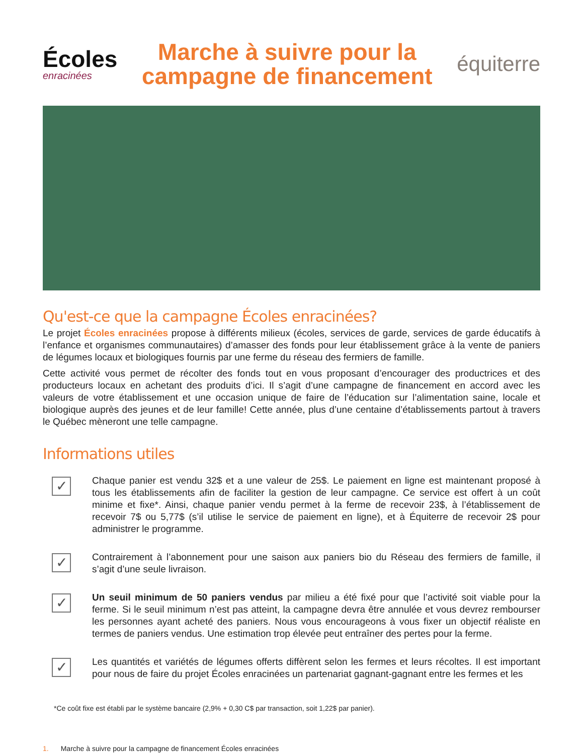Écoles
enracinées
Marche à suivre pour la
campagne de financement
équiterre
Qu'est-ce que la campagne Écoles enracinées?
Le projet Écoles enracinées propose à différents milieux (écoles, services de garde, services de garde éducatifs à l’enfance et organismes communautaires) d’amasser des fonds pour leur établissement grâce à la vente de paniers de légumes locaux et biologiques fournis par une ferme du réseau des fermiers de famille.
Cette activité vous permet de récolter des fonds tout en vous proposant d’encourager des productrices et des producteurs locaux en achetant des produits d’ici. Il s’agit d’une campagne de financement en accord avec les valeurs de votre établissement et une occasion unique de faire de l’éducation sur l’alimentation saine, locale et biologique auprès des jeunes et de leur famille! Cette année, plus d’une centaine d’établissements partout à travers le Québec mèneront une telle campagne.
Informations utiles
✓
Chaque panier est vendu 32$ et a une valeur de 25$. Le paiement en ligne est maintenant proposé à tous les établissements afin de faciliter la gestion de leur campagne. Ce service est offert à un coût minime et fixe*. Ainsi, chaque panier vendu permet à la ferme de recevoir 23$, à l’établissement de recevoir 7$ ou 5,77$ (s’il utilise le service de paiement en ligne), et à Équiterre de recevoir 2$ pour administrer le programme.
✓
Contrairement à l’abonnement pour une saison aux paniers bio du Réseau des fermiers de famille, il s’agit d’une seule livraison.
✓
Un seuil minimum de 50 paniers vendus par milieu a été fixé pour que l’activité soit viable pour la ferme. Si le seuil minimum n’est pas atteint, la campagne devra être annulée et vous devrez rembourser les personnes ayant acheté des paniers. Nous vous encourageons à vous fixer un objectif réaliste en termes de paniers vendus. Une estimation trop élevée peut entraîner des pertes pour la ferme.
✓
Les quantités et variétés de légumes offerts diffèrent selon les fermes et leurs récoltes. Il est important pour nous de faire du projet Écoles enracinées un partenariat gagnant-gagnant entre les fermes et les
*Ce coût fixe est établi par le système bancaire (2,9% + 0,30 C$ par transaction, soit 1,22$ par panier).
1. Marche à suivre pour la campagne de financement Écoles enracinées